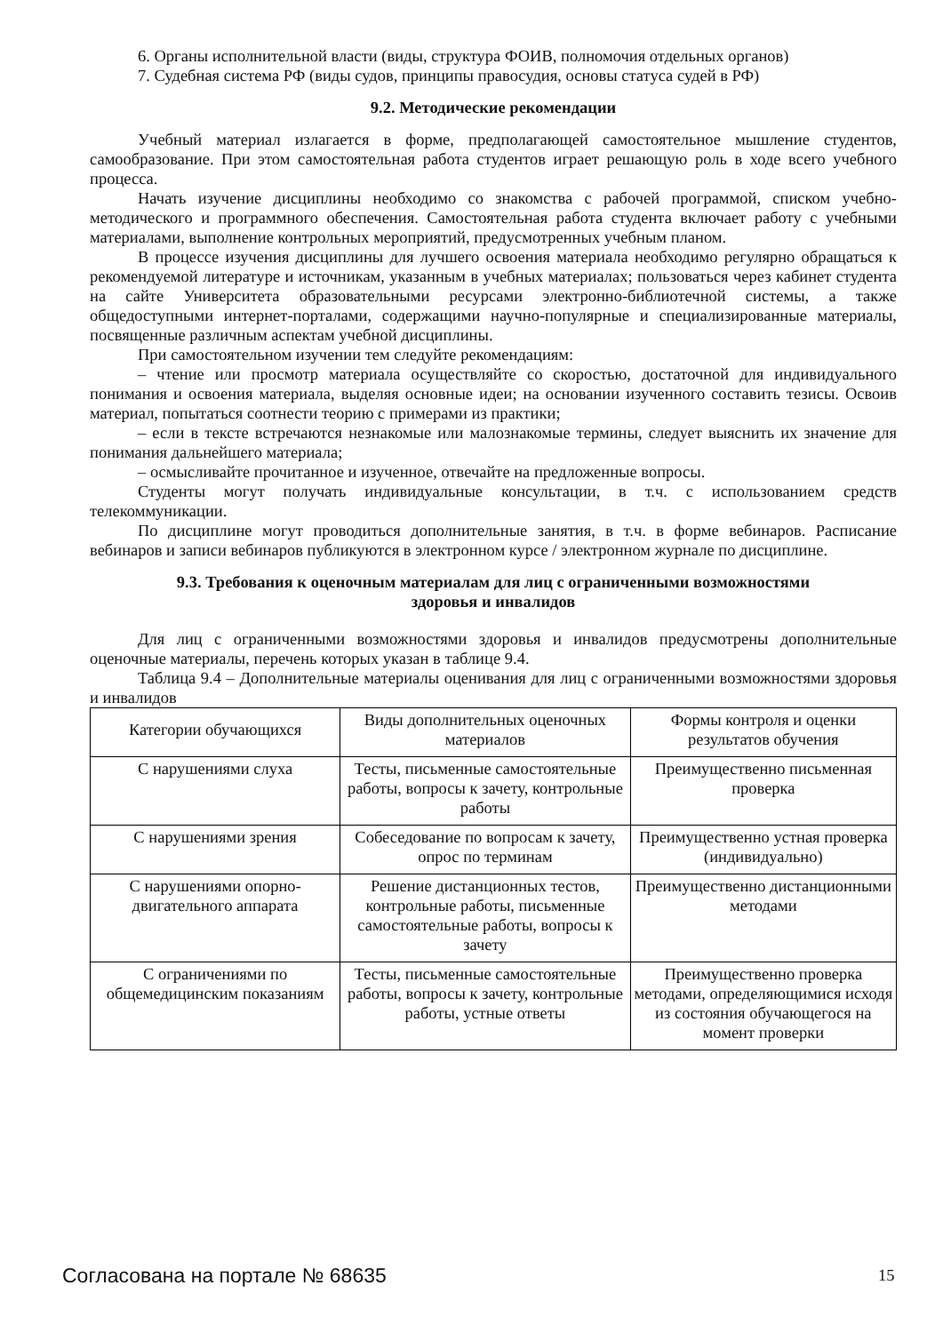6. Органы исполнительной власти (виды, структура ФОИВ, полномочия отдельных органов)
7. Судебная система РФ (виды судов, принципы правосудия, основы статуса судей в РФ)
9.2. Методические рекомендации
Учебный материал излагается в форме, предполагающей самостоятельное мышление студентов, самообразование. При этом самостоятельная работа студентов играет решающую роль в ходе всего учебного процесса.
Начать изучение дисциплины необходимо со знакомства с рабочей программой, списком учебно-методического и программного обеспечения. Самостоятельная работа студента включает работу с учебными материалами, выполнение контрольных мероприятий, предусмотренных учебным планом.
В процессе изучения дисциплины для лучшего освоения материала необходимо регулярно обращаться к рекомендуемой литературе и источникам, указанным в учебных материалах; пользоваться через кабинет студента на сайте Университета образовательными ресурсами электронно-библиотечной системы, а также общедоступными интернет-порталами, содержащими научно-популярные и специализированные материалы, посвященные различным аспектам учебной дисциплины.
При самостоятельном изучении тем следуйте рекомендациям:
– чтение или просмотр материала осуществляйте со скоростью, достаточной для индивидуального понимания и освоения материала, выделяя основные идеи; на основании изученного составить тезисы. Освоив материал, попытаться соотнести теорию с примерами из практики;
– если в тексте встречаются незнакомые или малознакомые термины, следует выяснить их значение для понимания дальнейшего материала;
– осмысливайте прочитанное и изученное, отвечайте на предложенные вопросы.
Студенты могут получать индивидуальные консультации, в т.ч. с использованием средств телекоммуникации.
По дисциплине могут проводиться дополнительные занятия, в т.ч. в форме вебинаров. Расписание вебинаров и записи вебинаров публикуются в электронном курсе / электронном журнале по дисциплине.
9.3. Требования к оценочным материалам для лиц с ограниченными возможностями
здоровья и инвалидов
Для лиц с ограниченными возможностями здоровья и инвалидов предусмотрены дополнительные оценочные материалы, перечень которых указан в таблице 9.4.
Таблица 9.4 – Дополнительные материалы оценивания для лиц с ограниченными возможностями здоровья и инвалидов
| Категории обучающихся | Виды дополнительных оценочных материалов | Формы контроля и оценки результатов обучения |
| --- | --- | --- |
| С нарушениями слуха | Тесты, письменные самостоятельные работы, вопросы к зачету, контрольные работы | Преимущественно письменная проверка |
| С нарушениями зрения | Собеседование по вопросам к зачету, опрос по терминам | Преимущественно устная проверка (индивидуально) |
| С нарушениями опорно-двигательного аппарата | Решение дистанционных тестов, контрольные работы, письменные самостоятельные работы, вопросы к зачету | Преимущественно дистанционными методами |
| С ограничениями по общемедицинским показаниям | Тесты, письменные самостоятельные работы, вопросы к зачету, контрольные работы, устные ответы | Преимущественно проверка методами, определяющимися исходя из состояния обучающегося на момент проверки |
Согласована на портале № 68635 15